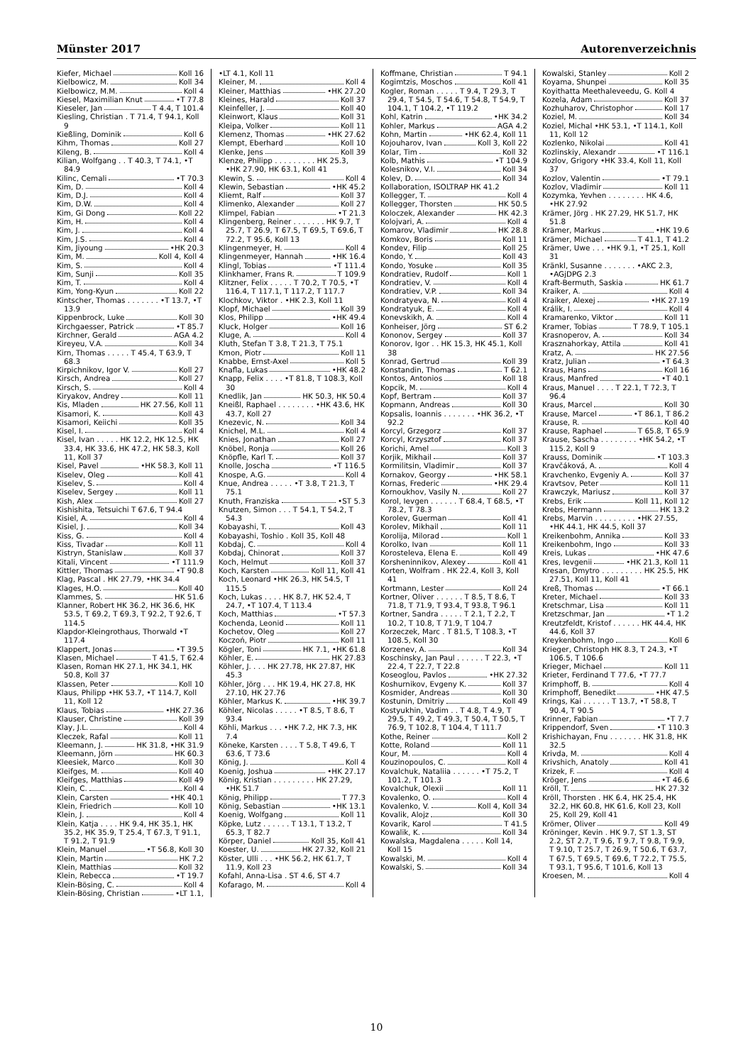Münster 2017 Autorenverzeichnis
Kiefer, Michael Koll 16
Kielbowicz, M. Koll 34
Kielbowicz, M.M. Koll 4
Kiesel, Maximilian Knut •T 77.8
Kieseler, Jan T 4.4, T 101.4
Kiesling, Christian . T 71.4, T 94.1, Koll 9
Kießling, Dominik Koll 6
Kihm, Thomas Koll 27
Kileng, B. Koll 4
Kilian, Wolfgang . . T 40.3, T 74.1, •T 84.9
Kilinc, Cemali •T 70.3
Kim, D. Koll 4
Kim, D.J. Koll 4
Kim, D.W. Koll 4
Kim, Gi Dong Koll 22
Kim, H. Koll 4
Kim, J. Koll 4
Kim, J.S. Koll 4
Kim, Jiyoung •HK 20.3
Kim, M. Koll 4, Koll 4
Kim, S. Koll 4
Kim, Sunji Koll 35
Kim, T. Koll 4
Kim, Yong-Kyun Koll 22
Kintscher, Thomas . . . . . . . •T 13.7, •T 13.9
Kippenbrock, Luke Koll 30
Kirchgaesser, Patrick •T 85.7
Kirchner, Gerald AGA 4.2
Kireyeu, V.A. Koll 34
Kirn, Thomas . . . . . T 45.4, T 63.9, T 68.3
Kirpichnikov, Igor V. Koll 27
Kirsch, Andrea Koll 27
Kirsch, S. Koll 4
Kiryakov, Andrey Koll 11
Kis, Mladen HK 27.56, Koll 11
Kisamori, K. Koll 43
Kisamori, Keiichi Koll 35
Kisel, I. Koll 4
Kisel, Ivan . . . . . HK 12.2, HK 12.5, HK 33.4, HK 33.6, HK 47.2, HK 58.3, Koll 11, Koll 37
Kisel, Pavel •HK 58.3, Koll 11
Kiselev, Oleg Koll 41
Kiselev, S. Koll 4
Kiselev, Sergey Koll 11
Kish, Alex Koll 27
Kishishita, Tetsuichi T 67.6, T 94.4
Kisiel, A. Koll 4
Kisiel, J. Koll 34
Kiss, G. Koll 4
Kiss, Tivadar Koll 11
Kistryn, Stanislaw Koll 37
Kitali, Vincent •T 111.9
Kittler, Thomas •T 90.8
Klag, Pascal . HK 27.79, •HK 34.4
Klages, H.O. Koll 40
Klammes, S. HK 51.6
Klanner, Robert HK 36.2, HK 36.6, HK 53.5, T 69.2, T 69.3, T 92.2, T 92.6, T 114.5
Klapdor-Kleingrothaus, Thorwald •T 117.4
Klappert, Jonas •T 39.5
Klasen, Michael T 41.5, T 62.4
Klasen, Roman HK 27.1, HK 34.1, HK 50.8, Koll 37
Klassen, Peter Koll 10
Klaus, Philipp •HK 53.7, •T 114.7, Koll 11, Koll 12
Klaus, Tobias •HK 27.36
Klauser, Christine Koll 39
Klay, J.L. Koll 4
Kleczek, Rafal Koll 11
Kleemann, J. HK 31.8, •HK 31.9
Kleemann, Jörn HK 60.3
Kleesiek, Marco Koll 30
Kleifges, M. Koll 40
Kleifges, Matthias Koll 49
Klein, C. Koll 4
Klein, Carsten •HK 40.1
Klein, Friedrich Koll 10
Klein, J. Koll 4
Klein, Katja . . . . HK 9.4, HK 35.1, HK 35.2, HK 35.9, T 25.4, T 67.3, T 91.1, T 91.2, T 91.9
Klein, Manuel •T 56.8, Koll 30
Klein, Martin HK 7.2
Klein, Matthias Koll 32
Klein, Rebecca •T 19.7
Klein-Bösing, C. Koll 4
Klein-Bösing, Christian •LT 1.1,
•LT 4.1, Koll 11
Kleiner, M. Koll 4
Kleiner, Matthias •HK 27.20
Kleines, Harald Koll 37
Kleinfeller, J. Koll 40
Kleinwort, Klaus Koll 31
Kleipa, Volker Koll 11
Klemenz, Thomas •HK 27.62
Klempt, Eberhard Koll 10
Klenke, Jens Koll 39
Klenze, Philipp . . . . . . . . . HK 25.3, •HK 27.90, HK 63.1, Koll 41
Klewin, S. Koll 4
Klewin, Sebastian •HK 45.2
Kliemt, Ralf Koll 37
Klimenko, Alexander Koll 27
Klimpel, Fabian •T 21.3
Klingenberg, Reiner . . . . . . . HK 9.7, T 25.7, T 26.9, T 67.5, T 69.5, T 69.6, T 72.2, T 95.6, Koll 13
Klingenmeyer, H. Koll 4
Klingenmeyer, Hannah •HK 16.4
Klingl, Tobias •T 111.4
Klinkhamer, Frans R. T 109.9
Klitzner, Felix . . . . . T 70.2, T 70.5, •T 116.4, T 117.1, T 117.2, T 117.7
Klochkov, Viktor . •HK 2.3, Koll 11
Klopf, Michael Koll 39
Klos, Philipp •HK 49.4
Kluck, Holger Koll 16
Kluge, A. Koll 4
Kluth, Stefan T 3.8, T 21.3, T 75.1
Kmon, Piotr Koll 11
Knabbe, Ernst-Axel Koll 5
Knafla, Lukas •HK 48.2
Knapp, Felix . . . . •T 81.8, T 108.3, Koll 30
Knedlik, Jan HK 50.3, HK 50.4
Kneißl, Raphael . . . . . . . . •HK 43.6, HK 43.7, Koll 27
Knezevic, N. Koll 34
Knichel, M.L. Koll 4
Knies, Jonathan Koll 27
Knöbel, Ronja Koll 26
Knöpfle, Karl T. Koll 37
Knolle, Joscha •T 116.5
Knospe, A.G. Koll 4
Knue, Andrea . . . . . •T 3.8, T 21.3, T 75.1
Knuth, Franziska •ST 5.3
Knutzen, Simon . . . T 54.1, T 54.2, T 54.3
Kobayashi, T. Koll 43
Kobayashi, Toshio . Koll 35, Koll 48
Kobdaj, C. Koll 4
Kobdaj, Chinorat Koll 37
Koch, Helmut Koll 37
Koch, Karsten Koll 11, Koll 41
Koch, Leonard •HK 26.3, HK 54.5, T 115.5
Koch, Lukas . . . . HK 8.7, HK 52.4, T 24.7, •T 107.4, T 113.4
Koch, Matthias •T 57.3
Kochenda, Leonid Koll 11
Kochetov, Oleg Koll 27
Koczoń, Piotr Koll 11
Kögler, Toni HK 7.1, •HK 61.8
Köhler, E. HK 27.83
Köhler, J. . . . HK 27.78, HK 27.87, HK 45.3
Köhler, Jörg . . . HK 19.4, HK 27.8, HK 27.10, HK 27.76
Köhler, Markus K. •HK 39.7
Köhler, Nicolas . . . . . •T 8.5, T 8.6, T 93.4
Köhli, Markus . . . •HK 7.2, HK 7.3, HK 7.4
Köneke, Karsten . . . . T 5.8, T 49.6, T 63.6, T 73.6
König, J. Koll 4
Koenig, Joshua •HK 27.17
König, Kristian . . . . . . . . . HK 27.29, •HK 51.7
König, Philipp T 77.3
König, Sebastian •HK 13.1
Koenig, Wolfgang Koll 11
Köpke, Lutz . . . . . . T 13.1, T 13.2, T 65.3, T 82.7
Körper, Daniel Koll 35, Koll 41
Koester, U. HK 27.32, Koll 21
Köster, Ulli . . . •HK 56.2, HK 61.7, T 11.9, Koll 23
Kofahl, Anna-Lisa . ST 4.6, ST 4.7
Kofarago, M. Koll 4
Koffmane, Christian T 94.1
Kogimtzis, Moschos Koll 41
Kogler, Roman . . . . . T 9.4, T 29.3, T 29.4, T 54.5, T 54.6, T 54.8, T 54.9, T 104.1, T 104.2, •T 119.2
Kohl, Katrin •HK 34.2
Kohler, Markus AGA 4.2
Kohn, Martin •HK 62.4, Koll 11
Kojouharov, Ivan Koll 3, Koll 22
Kolar, Tim Koll 32
Kolb, Mathis •T 104.9
Kolesnikov, V.I. Koll 34
Kolev, D. Koll 34
Kollaboration, ISOLTRAP HK 41.2
Kollegger, T. Koll 4
Kollegger, Thorsten HK 50.5
Koloczek, Alexander HK 42.3
Kolojvari, A. Koll 4
Komarov, Vladimir HK 28.8
Komkov, Boris Koll 11
Kondev, Filip Koll 25
Kondo, Y. Koll 43
Kondo, Yosuke Koll 35
Kondratiev, Rudolf Koll 1
Kondratiev, V. Koll 4
Kondratiev, V.P. Koll 34
Kondratyeva, N. Koll 4
Kondratyuk, E. Koll 4
Konevskikh, A. Koll 4
Konheiser, Jörg ST 6.2
Kononov, Sergey Koll 37
Konorov, Igor . . HK 15.3, HK 45.1, Koll 38
Konrad, Gertrud Koll 39
Konstandin, Thomas T 62.1
Kontos, Antonios Koll 18
Kopcik, M. Koll 4
Kopf, Bertram Koll 37
Kopmann, Andreas Koll 30
Kopsalis, Ioannis . . . . . . . •HK 36.2, •T 92.2
Korcyl, Grzegorz Koll 37
Korcyl, Krzysztof Koll 37
Korichi, Amel Koll 3
Korjik, Mikhail Koll 37
Kormilitsin, Vladimir Koll 37
Kornakov, Georgy •HK 58.1
Kornas, Frederic •HK 29.4
Kornoukhov, Vasily N. Koll 27
Korol, Ievgen . . . . . . T 68.4, T 68.5, •T 78.2, T 78.3
Korolev, Guerman Koll 41
Korolev, Mikhail Koll 11
Korolija, Milorad Koll 1
Korolko, Ivan Koll 11
Korosteleva, Elena E. Koll 49
Korsheninnikov, Alexey Koll 41
Korten, Wolfram . HK 22.4, Koll 3, Koll 41
Kortmann, Lester Koll 24
Kortner, Oliver . . . . . . T 8.5, T 8.6, T 71.8, T 71.9, T 93.4, T 93.8, T 96.1
Kortner, Sandra . . . . . T 2.1, T 2.2, T 10.2, T 10.8, T 71.9, T 104.7
Korzeczek, Marc . T 81.5, T 108.3, •T 108.5, Koll 30
Korzenev, A. Koll 34
Koschinsky, Jan Paul . . . . . . T 22.3, •T 22.4, T 22.7, T 22.8
Koseoglou, Pavlos •HK 27.32
Koshurnikov, Evgeny K. Koll 37
Kosmider, Andreas Koll 30
Kostunin, Dmitriy Koll 49
Kostyukhin, Vadim . . T 4.8, T 4.9, T 29.5, T 49.2, T 49.3, T 50.4, T 50.5, T 76.9, T 102.8, T 104.4, T 111.7
Kothe, Reiner Koll 2
Kotte, Roland Koll 11
Kour, M. Koll 4
Kouzinopoulos, C. Koll 4
Kovalchuk, Nataliia . . . . . . •T 75.2, T 101.2, T 101.3
Kovalchuk, Olexii Koll 11
Kovalenko, O. Koll 4
Kovalenko, V. Koll 4, Koll 34
Kovalik, Alojz Koll 30
Kovarik, Karol T 41.5
Kowalik, K. Koll 34
Kowalska, Magdalena . . . . . Koll 14, Koll 15
Kowalski, M. Koll 4
Kowalski, S. Koll 34
Kowalski, Stanley Koll 2
Koyama, Shunpei Koll 35
Koyithatta Meethaleveedu, G. Koll 4
Kozela, Adam Koll 37
Kozhuharov, Christophor Koll 17
Koziel, M. Koll 34
Koziel, Michal •HK 53.1, •T 114.1, Koll 11, Koll 12
Kozlenko, Nikolai Koll 41
Kozlinskiy, Alexandr •T 116.1
Kozlov, Grigory •HK 33.4, Koll 11, Koll 37
Kozlov, Valentin •T 79.1
Kozlov, Vladimir Koll 11
Kozymka, Yevhen . . . . . . . . HK 4.6, •HK 27.92
Krämer, Jörg . HK 27.29, HK 51.7, HK 51.8
Krämer, Markus •HK 19.6
Krämer, Michael T 41.1, T 41.2
Krämer, Uwe . . . •HK 9.1, •T 25.1, Koll 31
Kränkl, Susanne . . . . . . . •AKC 2.3, •AGjDPG 2.3
Kraft-Bermuth, Saskia HK 61.7
Kraiker, A. Koll 4
Kraiker, Alexej •HK 27.19
Králik, I. Koll 4
Kramarenko, Viktor Koll 11
Kramer, Tobias T 78.9, T 105.1
Krasnoperov, A. Koll 34
Krasznahorkay, Attila Koll 41
Kratz, A. HK 27.56
Kratz, Julian •T 64.3
Kraus, Hans Koll 16
Kraus, Manfred •T 40.1
Kraus, Manuel . . . . T 22.1, T 72.3, T 96.4
Kraus, Marcel Koll 30
Krause, Marcel •T 86.1, T 86.2
Krause, R. Koll 40
Krause, Raphael T 65.8, T 65.9
Krause, Sascha . . . . . . . . •HK 54.2, •T 115.2, Koll 9
Krauss, Dominik •T 103.3
Kravčáková, A. Koll 4
Kravchenko, Evgeniy A. Koll 37
Kravtsov, Peter Koll 11
Krawczyk, Mariusz Koll 37
Krebs, Erik Koll 11, Koll 12
Krebs, Hermann HK 13.2
Krebs, Marvin . . . . . . . . . •HK 27.55, •HK 44.1, HK 44.5, Koll 37
Kreikenbohm, Annika Koll 33
Kreikenbohm, Ingo Koll 33
Kreis, Lukas •HK 47.6
Kres, Ievgenii •HK 21.3, Koll 11
Kresan, Dmytro . . . . . . . . . HK 25.5, HK 27.51, Koll 11, Koll 41
Kreß, Thomas •T 66.1
Kreter, Michael Koll 33
Kretschmar, Lisa Koll 11
Kretzschmar, Jan •T 1.2
Kreutzfeldt, Kristof . . . . . . HK 44.4, HK 44.6, Koll 37
Kreykenbohm, Ingo Koll 6
Krieger, Christoph HK 8.3, T 24.3, •T 106.5, T 106.6
Krieger, Michael Koll 11
Krieter, Ferdinand T 77.6, •T 77.7
Krimphoff, B. Koll 4
Krimphoff, Benedikt •HK 47.5
Krings, Kai . . . . . . T 13.7, •T 58.8, T 90.4, T 90.5
Krinner, Fabian •T 7.7
Krippendorf, Sven •T 110.3
Krishichayan, Fnu . . . . . . . HK 31.8, HK 32.5
Krivda, M. Koll 4
Krivshich, Anatoly Koll 41
Krizek, F. Koll 4
Kröger, Jens •T 46.6
Kröll, T. HK 27.32
Kröll, Thorsten . HK 6.4, HK 25.4, HK 32.2, HK 60.8, HK 61.6, Koll 23, Koll 25, Koll 29, Koll 41
Krömer, Oliver Koll 49
Kröninger, Kevin . HK 9.7, ST 1.3, ST 2.2, ST 2.7, T 9.6, T 9.7, T 9.8, T 9.9, T 9.10, T 25.7, T 26.9, T 50.6, T 63.7, T 67.5, T 69.5, T 69.6, T 72.2, T 75.5, T 93.1, T 95.6, T 101.6, Koll 13
Kroesen, M. Koll 4
10